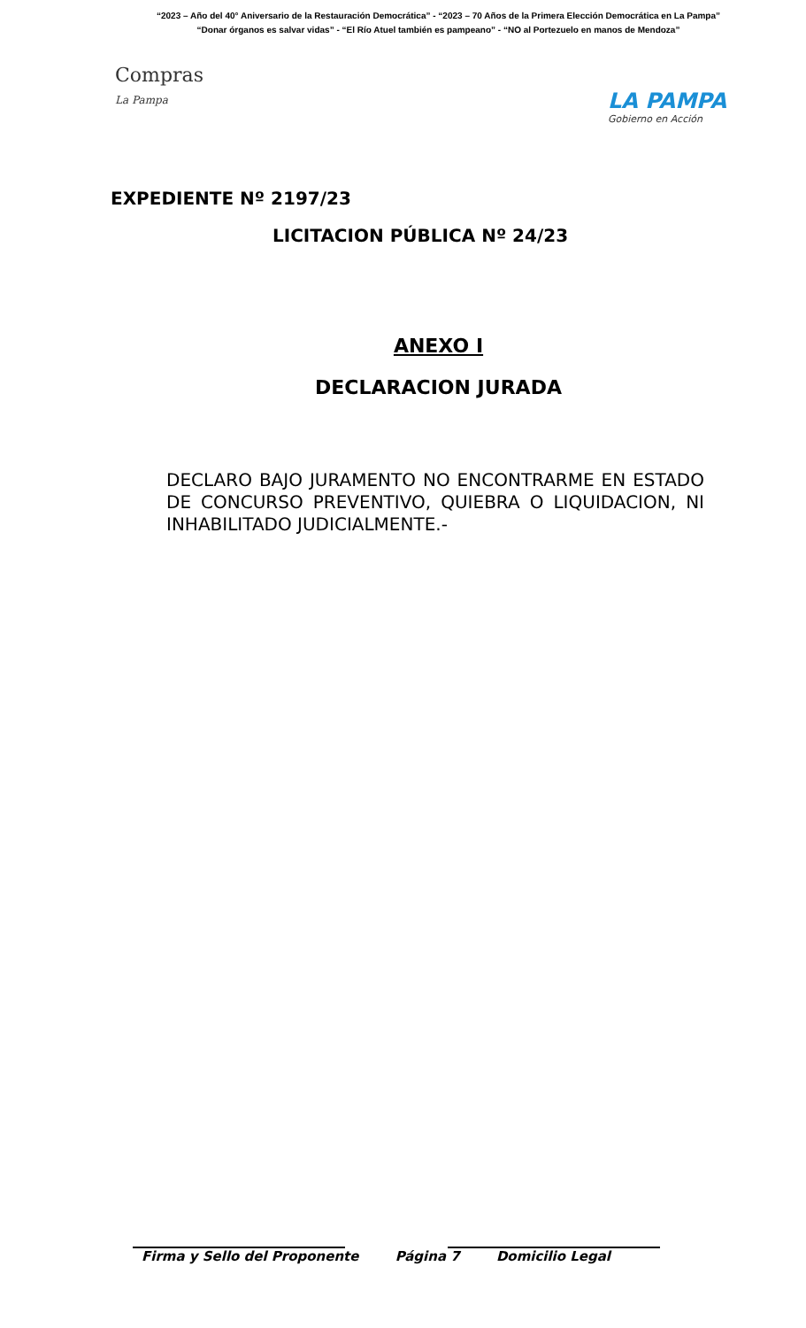“2023 – Año del 40° Aniversario de la Restauración Democrática” - “2023 – 70 Años de la Primera Elección Democrática en La Pampa”
“Donar órganos es salvar vidas” - “El Río Atuel también es pampeano” - “NO al Portezuelo en manos de Mendoza”
Compras
La Pampa
LA PAMPA
Gobierno en Acción
EXPEDIENTE Nº 2197/23
LICITACION PÚBLICA Nº 24/23
ANEXO I
DECLARACION JURADA
DECLARO BAJO JURAMENTO NO ENCONTRARME EN ESTADO DE CONCURSO PREVENTIVO, QUIEBRA O LIQUIDACION, NI INHABILITADO JUDICIALMENTE.-
Firma y Sello del Proponente Página 7 Domicilio Legal